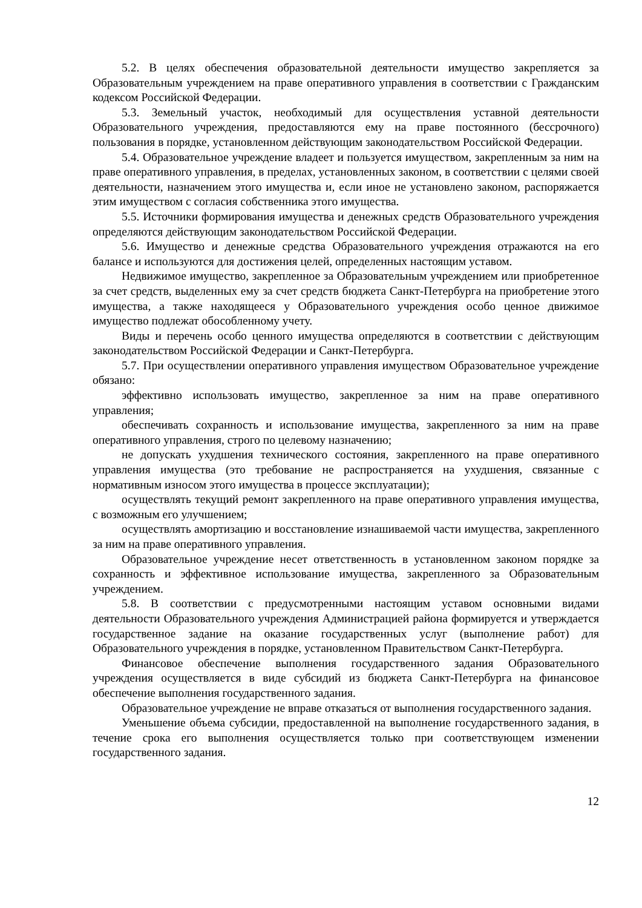5.2. В целях обеспечения образовательной деятельности имущество закрепляется за Образовательным учреждением на праве оперативного управления в соответствии с Гражданским кодексом Российской Федерации.
5.3. Земельный участок, необходимый для осуществления уставной деятельности Образовательного учреждения, предоставляются ему на праве постоянного (бессрочного) пользования в порядке, установленном действующим законодательством Российской Федерации.
5.4. Образовательное учреждение владеет и пользуется имуществом, закрепленным за ним на праве оперативного управления, в пределах, установленных законом, в соответствии с целями своей деятельности, назначением этого имущества и, если иное не установлено законом, распоряжается этим имуществом с согласия собственника этого имущества.
5.5. Источники формирования имущества и денежных средств Образовательного учреждения определяются действующим законодательством Российской Федерации.
5.6. Имущество и денежные средства Образовательного учреждения отражаются на его балансе и используются для достижения целей, определенных настоящим уставом.
Недвижимое имущество, закрепленное за Образовательным учреждением или приобретенное за счет средств, выделенных ему за счет средств бюджета Санкт-Петербурга на приобретение этого имущества, а также находящееся у Образовательного учреждения особо ценное движимое имущество подлежат обособленному учету.
Виды и перечень особо ценного имущества определяются в соответствии с действующим законодательством Российской Федерации и Санкт-Петербурга.
5.7. При осуществлении оперативного управления имуществом Образовательное учреждение обязано:
эффективно использовать имущество, закрепленное за ним на праве оперативного управления;
обеспечивать сохранность и использование имущества, закрепленного за ним на праве оперативного управления, строго по целевому назначению;
не допускать ухудшения технического состояния, закрепленного на праве оперативного управления имущества (это требование не распространяется на ухудшения, связанные с нормативным износом этого имущества в процессе эксплуатации);
осуществлять текущий ремонт закрепленного на праве оперативного управления имущества, с возможным его улучшением;
осуществлять амортизацию и восстановление изнашиваемой части имущества, закрепленного за ним на праве оперативного управления.
Образовательное учреждение несет ответственность в установленном законом порядке за сохранность и эффективное использование имущества, закрепленного за Образовательным учреждением.
5.8. В соответствии с предусмотренными настоящим уставом основными видами деятельности Образовательного учреждения Администрацией района формируется и утверждается государственное задание на оказание государственных услуг (выполнение работ) для Образовательного учреждения в порядке, установленном Правительством Санкт-Петербурга.
Финансовое обеспечение выполнения государственного задания Образовательного учреждения осуществляется в виде субсидий из бюджета Санкт-Петербурга на финансовое обеспечение выполнения государственного задания.
Образовательное учреждение не вправе отказаться от выполнения государственного задания.
Уменьшение объема субсидии, предоставленной на выполнение государственного задания, в течение срока его выполнения осуществляется только при соответствующем изменении государственного задания.
12